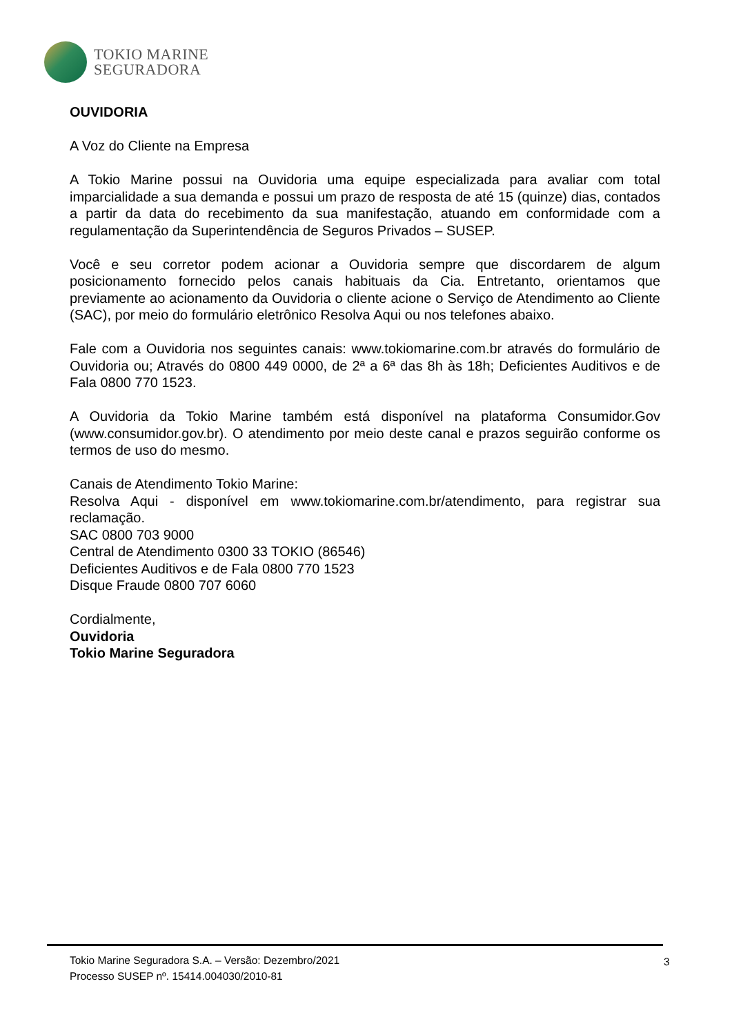TOKIO MARINE
SEGURADORA
OUVIDORIA
A Voz do Cliente na Empresa
A Tokio Marine possui na Ouvidoria uma equipe especializada para avaliar com total imparcialidade a sua demanda e possui um prazo de resposta de até 15 (quinze) dias, contados a partir da data do recebimento da sua manifestação, atuando em conformidade com a regulamentação da Superintendência de Seguros Privados – SUSEP.
Você e seu corretor podem acionar a Ouvidoria sempre que discordarem de algum posicionamento fornecido pelos canais habituais da Cia. Entretanto, orientamos que previamente ao acionamento da Ouvidoria o cliente acione o Serviço de Atendimento ao Cliente (SAC), por meio do formulário eletrônico Resolva Aqui ou nos telefones abaixo.
Fale com a Ouvidoria nos seguintes canais: www.tokiomarine.com.br através do formulário de Ouvidoria ou; Através do 0800 449 0000, de 2ª a 6ª das 8h às 18h; Deficientes Auditivos e de Fala 0800 770 1523.
A Ouvidoria da Tokio Marine também está disponível na plataforma Consumidor.Gov (www.consumidor.gov.br). O atendimento por meio deste canal e prazos seguirão conforme os termos de uso do mesmo.
Canais de Atendimento Tokio Marine:
Resolva Aqui - disponível em www.tokiomarine.com.br/atendimento, para registrar sua reclamação.
SAC 0800 703 9000
Central de Atendimento 0300 33 TOKIO (86546)
Deficientes Auditivos e de Fala 0800 770 1523
Disque Fraude 0800 707 6060
Cordialmente,
Ouvidoria
Tokio Marine Seguradora
Tokio Marine Seguradora S.A. – Versão: Dezembro/2021
Processo SUSEP nº. 15414.004030/2010-81
3